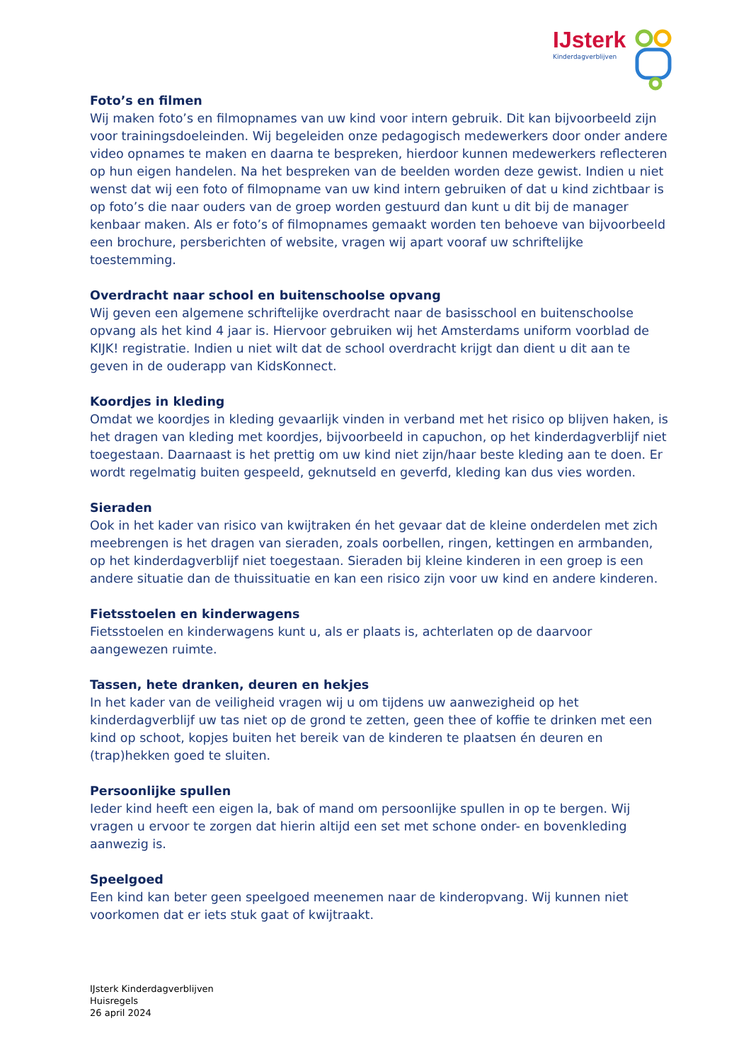IJsterk
Kinderdagverblijven
Foto’s en filmen
Wij maken foto’s en filmopnames van uw kind voor intern gebruik. Dit kan bijvoorbeeld zijn voor trainingsdoeleinden. Wij begeleiden onze pedagogisch medewerkers door onder andere video opnames te maken en daarna te bespreken, hierdoor kunnen medewerkers reflecteren op hun eigen handelen. Na het bespreken van de beelden worden deze gewist. Indien u niet wenst dat wij een foto of filmopname van uw kind intern gebruiken of dat u kind zichtbaar is op foto’s die naar ouders van de groep worden gestuurd dan kunt u dit bij de manager kenbaar maken. Als er foto’s of filmopnames gemaakt worden ten behoeve van bijvoorbeeld een brochure, persberichten of website, vragen wij apart vooraf uw schriftelijke toestemming.
Overdracht naar school en buitenschoolse opvang
Wij geven een algemene schriftelijke overdracht naar de basisschool en buitenschoolse opvang als het kind 4 jaar is. Hiervoor gebruiken wij het Amsterdams uniform voorblad de KIJK! registratie. Indien u niet wilt dat de school overdracht krijgt dan dient u dit aan te geven in de ouderapp van KidsKonnect.
Koordjes in kleding
Omdat we koordjes in kleding gevaarlijk vinden in verband met het risico op blijven haken, is het dragen van kleding met koordjes, bijvoorbeeld in capuchon, op het kinderdagverblijf niet toegestaan. Daarnaast is het prettig om uw kind niet zijn/haar beste kleding aan te doen. Er wordt regelmatig buiten gespeeld, geknutseld en geverfd, kleding kan dus vies worden.
Sieraden
Ook in het kader van risico van kwijtraken én het gevaar dat de kleine onderdelen met zich meebrengen is het dragen van sieraden, zoals oorbellen, ringen, kettingen en armbanden, op het kinderdagverblijf niet toegestaan. Sieraden bij kleine kinderen in een groep is een andere situatie dan de thuissituatie en kan een risico zijn voor uw kind en andere kinderen.
Fietsstoelen en kinderwagens
Fietsstoelen en kinderwagens kunt u, als er plaats is, achterlaten op de daarvoor aangewezen ruimte.
Tassen, hete dranken, deuren en hekjes
In het kader van de veiligheid vragen wij u om tijdens uw aanwezigheid op het kinderdagverblijf uw tas niet op de grond te zetten, geen thee of koffie te drinken met een kind op schoot, kopjes buiten het bereik van de kinderen te plaatsen én deuren en (trap)hekken goed te sluiten.
Persoonlijke spullen
Ieder kind heeft een eigen la, bak of mand om persoonlijke spullen in op te bergen. Wij vragen u ervoor te zorgen dat hierin altijd een set met schone onder- en bovenkleding aanwezig is.
Speelgoed
Een kind kan beter geen speelgoed meenemen naar de kinderopvang. Wij kunnen niet voorkomen dat er iets stuk gaat of kwijtraakt.
IJsterk Kinderdagverblijven
Huisregels
26 april 2024